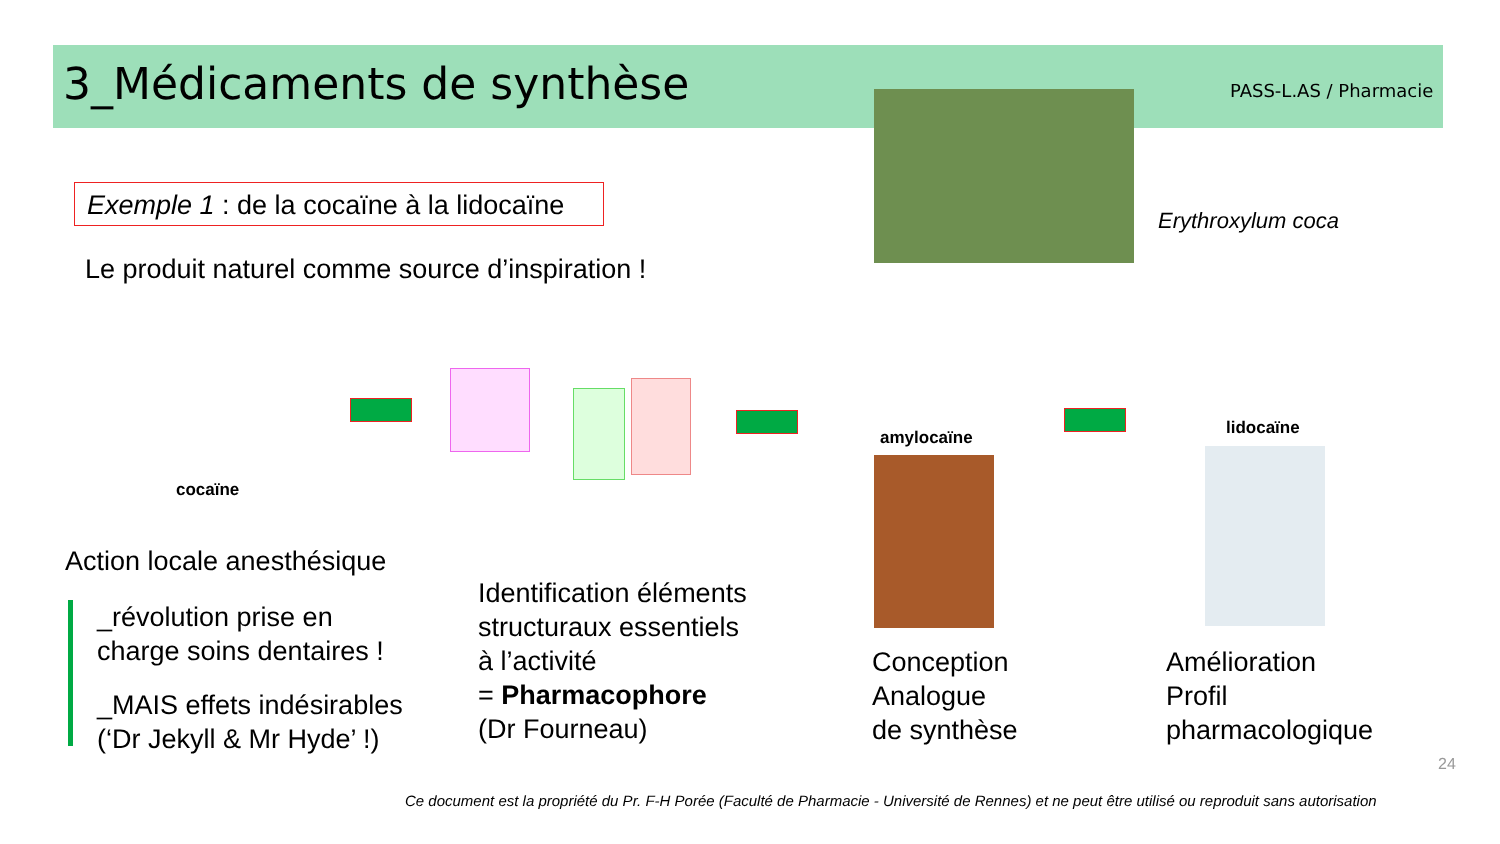3_Médicaments de synthèse PASS-L.AS / Pharmacie
Erythroxylum coca
Exemple 1 : de la cocaïne à la lidocaïne
Le produit naturel comme source d’inspiration !
cocaïne
amylocaïne lidocaïne
Action locale anesthésique
_révolution prise en
charge soins dentaires !
_MAIS effets indésirables
(‘Dr Jekyll & Mr Hyde’ !)
Identification éléments
structuraux essentiels
à l’activité
= Pharmacophore
(Dr Fourneau)
Conception
Analogue
de synthèse
Amélioration
Profil
pharmacologique
24
Ce document est la propriété du Pr. F-H Porée (Faculté de Pharmacie - Université de Rennes) et ne peut être utilisé ou reproduit sans autorisation